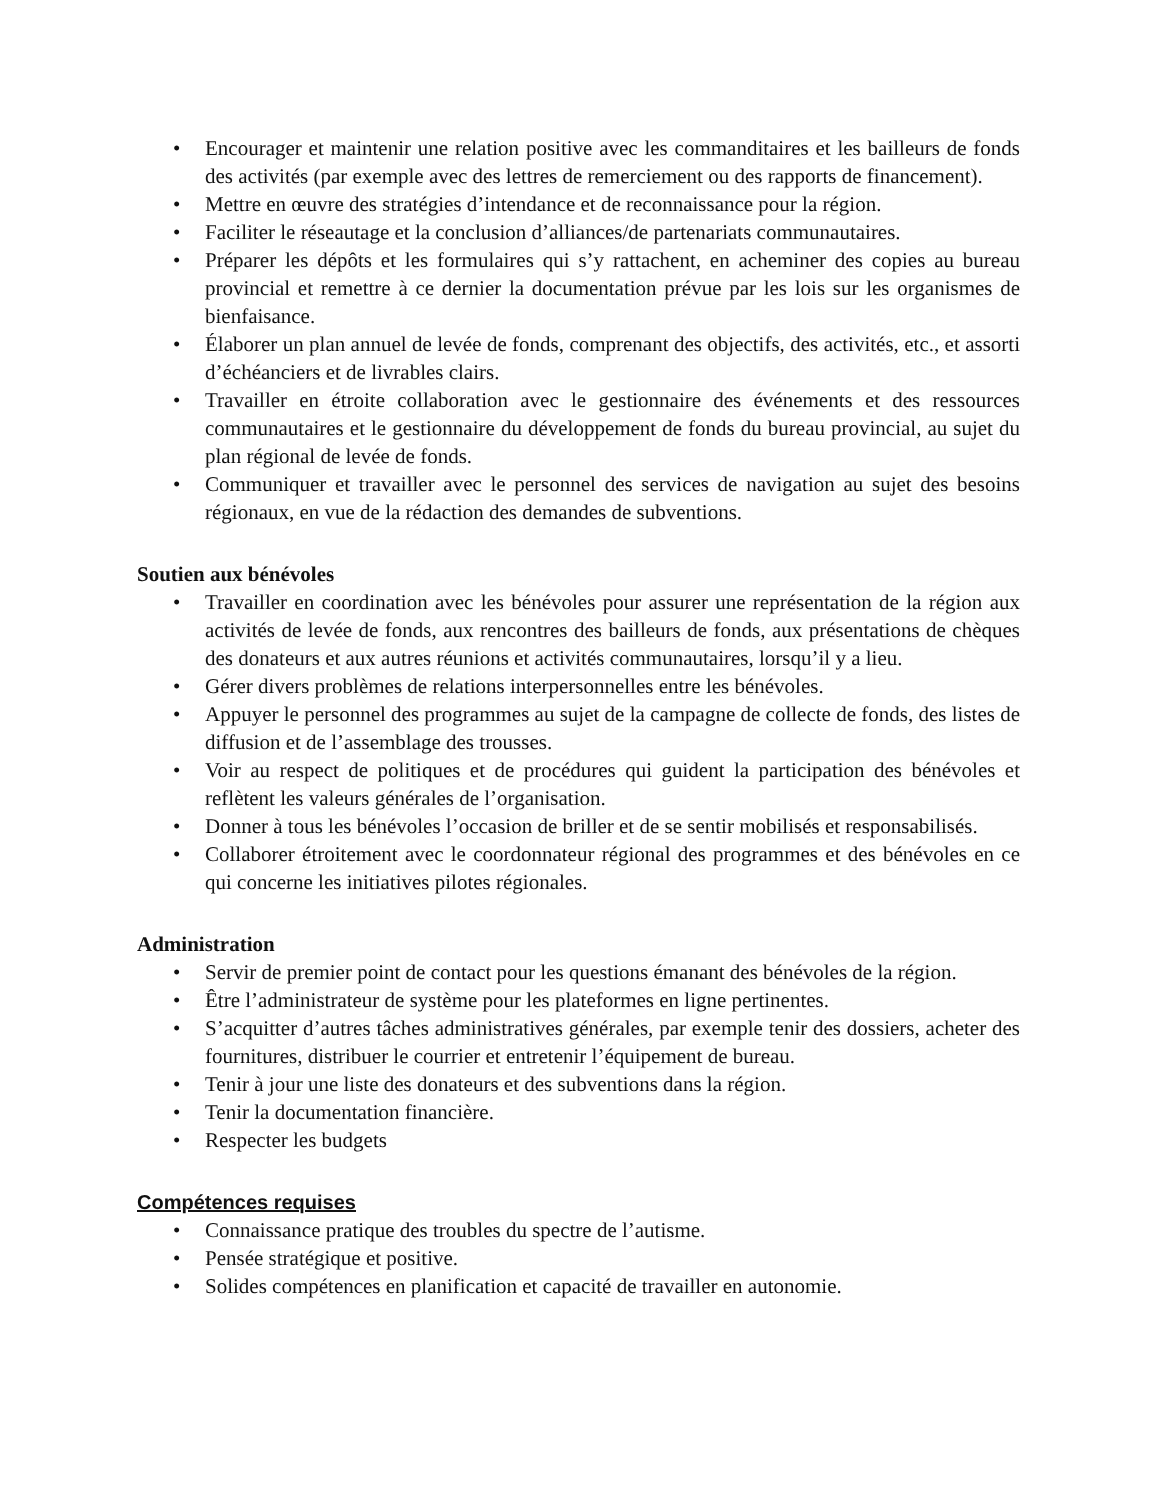• Encourager et maintenir une relation positive avec les commanditaires et les bailleurs de fonds des activités (par exemple avec des lettres de remerciement ou des rapports de financement).
• Mettre en œuvre des stratégies d’intendance et de reconnaissance pour la région.
• Faciliter le réseautage et la conclusion d’alliances/de partenariats communautaires.
• Préparer les dépôts et les formulaires qui s’y rattachent, en acheminer des copies au bureau provincial et remettre à ce dernier la documentation prévue par les lois sur les organismes de bienfaisance.
• Élaborer un plan annuel de levée de fonds, comprenant des objectifs, des activités, etc., et assorti d’échéanciers et de livrables clairs.
• Travailler en étroite collaboration avec le gestionnaire des événements et des ressources communautaires et le gestionnaire du développement de fonds du bureau provincial, au sujet du plan régional de levée de fonds.
• Communiquer et travailler avec le personnel des services de navigation au sujet des besoins régionaux, en vue de la rédaction des demandes de subventions.
Soutien aux bénévoles
• Travailler en coordination avec les bénévoles pour assurer une représentation de la région aux activités de levée de fonds, aux rencontres des bailleurs de fonds, aux présentations de chèques des donateurs et aux autres réunions et activités communautaires, lorsqu’il y a lieu.
• Gérer divers problèmes de relations interpersonnelles entre les bénévoles.
• Appuyer le personnel des programmes au sujet de la campagne de collecte de fonds, des listes de diffusion et de l’assemblage des trousses.
• Voir au respect de politiques et de procédures qui guident la participation des bénévoles et reflètent les valeurs générales de l’organisation.
• Donner à tous les bénévoles l’occasion de briller et de se sentir mobilisés et responsabilisés.
• Collaborer étroitement avec le coordonnateur régional des programmes et des bénévoles en ce qui concerne les initiatives pilotes régionales.
Administration
• Servir de premier point de contact pour les questions émanant des bénévoles de la région.
• Être l’administrateur de système pour les plateformes en ligne pertinentes.
• S’acquitter d’autres tâches administratives générales, par exemple tenir des dossiers, acheter des fournitures, distribuer le courrier et entretenir l’équipement de bureau.
• Tenir à jour une liste des donateurs et des subventions dans la région.
• Tenir la documentation financière.
• Respecter les budgets
Compétences requises
• Connaissance pratique des troubles du spectre de l’autisme.
• Pensée stratégique et positive.
• Solides compétences en planification et capacité de travailler en autonomie.